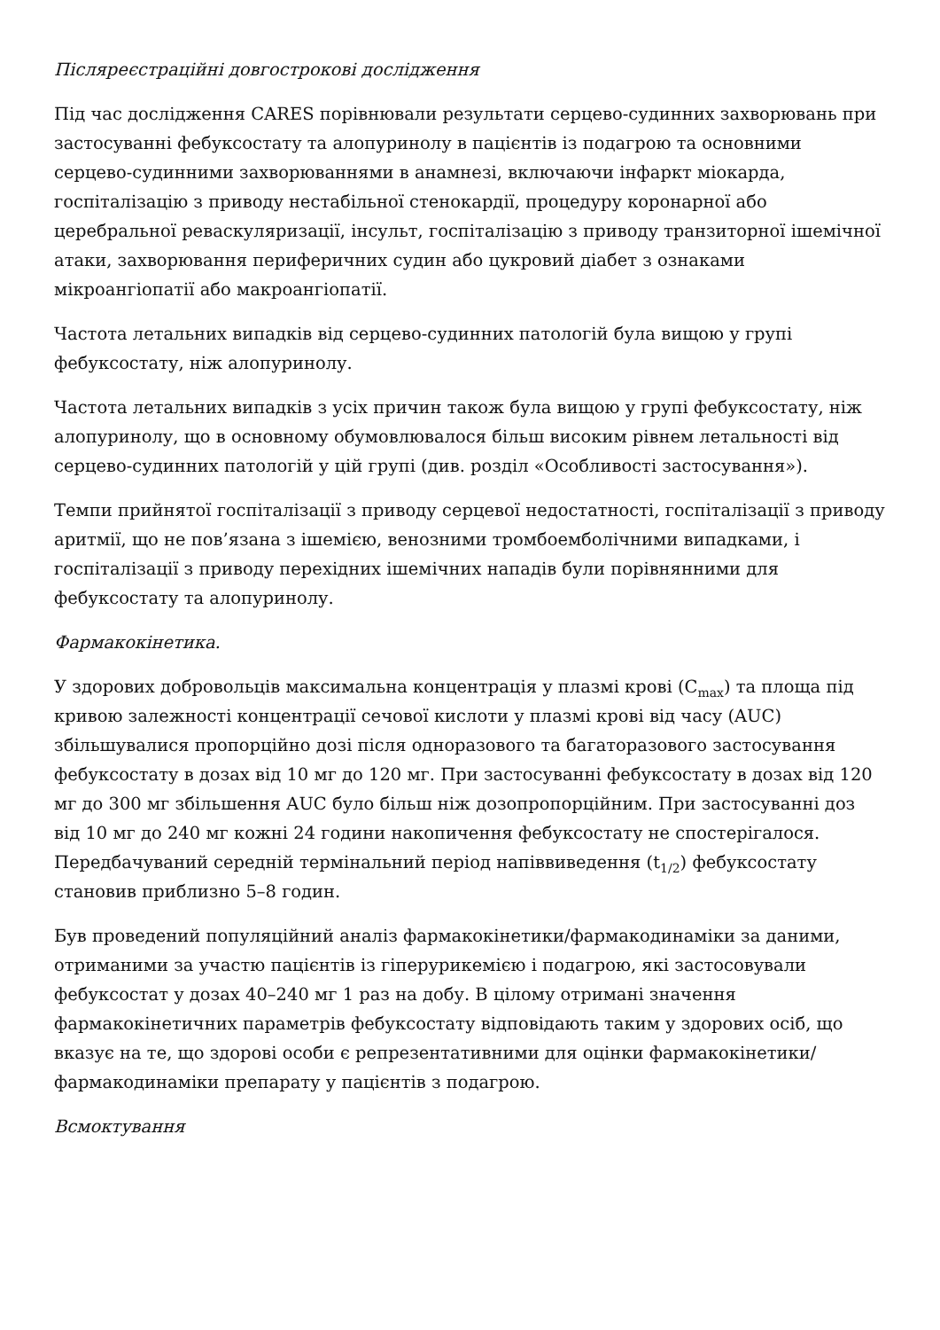Післяреєстраційні довгострокові дослідження
Під час дослідження CARES порівнювали результати серцево-судинних захворювань при застосуванні фебуксостату та алопуринолу в пацієнтів із подагрою та основними серцево-судинними захворюваннями в анамнезі, включаючи інфаркт міокарда, госпіталізацію з приводу нестабільної стенокардії, процедуру коронарної або церебральної реваскуляризації, інсульт, госпіталізацію з приводу транзиторної ішемічної атаки, захворювання периферичних судин або цукровий діабет з ознаками мікроангіопатії або макроангіопатії.
Частота летальних випадків від серцево-судинних патологій була вищою у групі фебуксостату, ніж алопуринолу.
Частота летальних випадків з усіх причин також була вищою у групі фебуксостату, ніж алопуринолу, що в основному обумовлювалося більш високим рівнем летальності від серцево-судинних патологій у цій групі (див. розділ «Особливості застосування»).
Темпи прийнятої госпіталізації з приводу серцевої недостатності, госпіталізації з приводу аритмії, що не пов’язана з ішемією, венозними тромбоемболічними випадками, і госпіталізації з приводу перехідних ішемічних нападів були порівнянними для фебуксостату та алопуринолу.
Фармакокінетика.
У здорових добровольців максимальна концентрація у плазмі крові (C<sub>max</sub>) та площа під кривою залежності концентрації сечової кислоти у плазмі крові від часу (AUC) збільшувалися пропорційно дозі після одноразового та багаторазового застосування фебуксостату в дозах від 10 мг до 120 мг. При застосуванні фебуксостату в дозах від 120 мг до 300 мг збільшення AUC було більш ніж дозопропорційним. При застосуванні доз від 10 мг до 240 мг кожні 24 години накопичення фебуксостату не спостерігалося. Передбачуваний середній термінальний період напіввиведення (t<sub>1/2</sub>) фебуксостату становив приблизно 5–8 годин.
Був проведений популяційний аналіз фармакокінетики/фармакодинаміки за даними, отриманими за участю пацієнтів із гіперурикемією і подагрою, які застосовували фебуксостат у дозах 40–240 мг 1 раз на добу. В цілому отримані значення фармакокінетичних параметрів фебуксостату відповідають таким у здорових осіб, що вказує на те, що здорові особи є репрезентативними для оцінки фармакокінетики/фармакодинаміки препарату у пацієнтів з подагрою.
Всмоктування